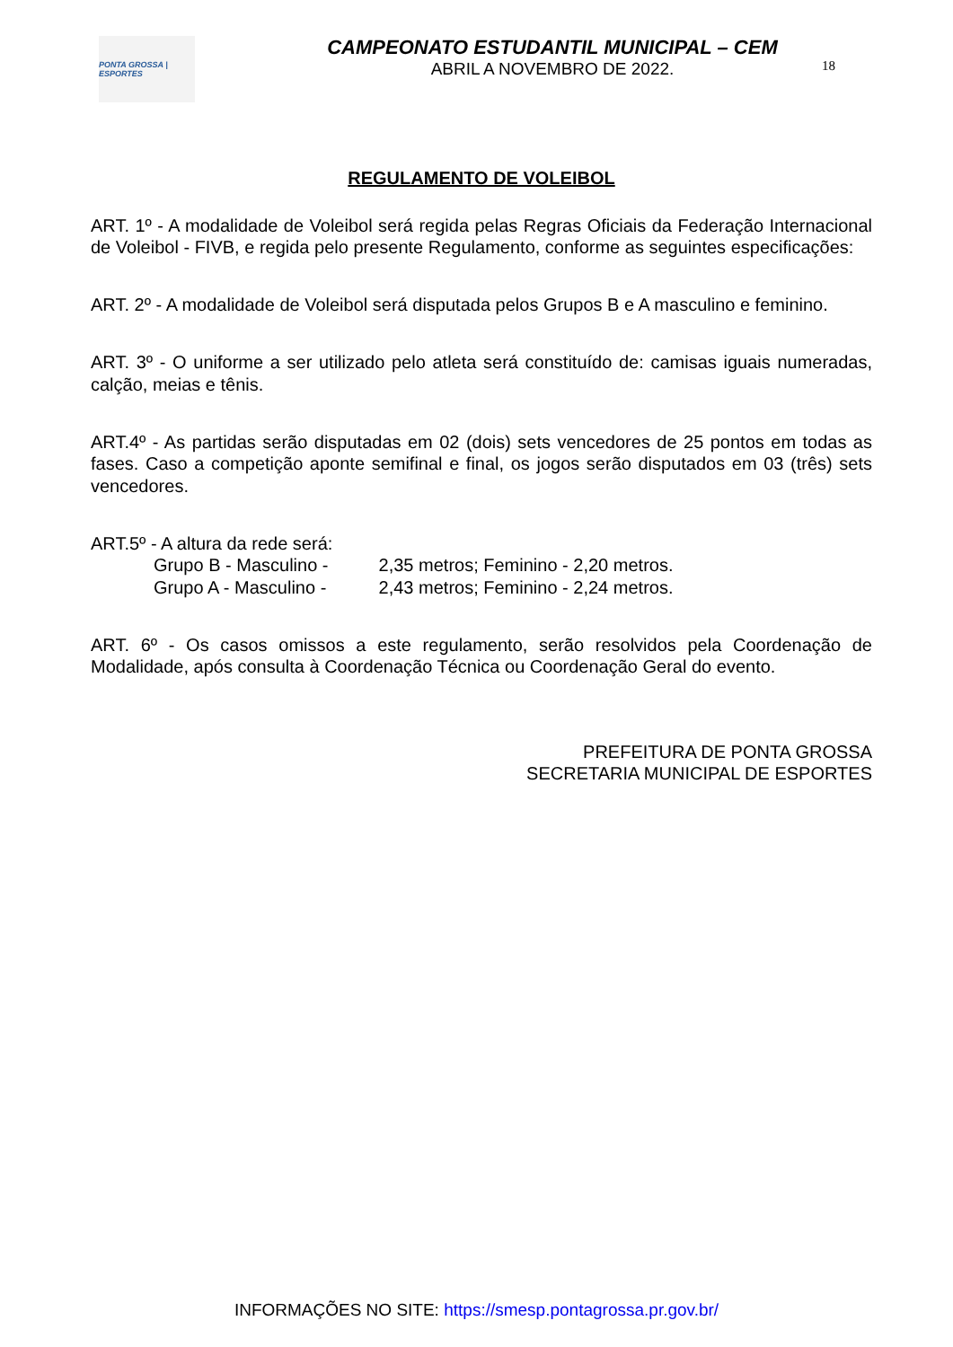PONTA GROSSA | ESPORTES
CAMPEONATO ESTUDANTIL MUNICIPAL – CEM
ABRIL A NOVEMBRO DE 2022.
18
REGULAMENTO DE VOLEIBOL
ART. 1º - A modalidade de Voleibol será regida pelas Regras Oficiais da Federação Internacional de Voleibol - FIVB, e regida pelo presente Regulamento, conforme as seguintes especificações:
ART. 2º - A modalidade de Voleibol será disputada pelos Grupos B e A masculino e feminino.
ART. 3º - O uniforme a ser utilizado pelo atleta será constituído de: camisas iguais numeradas, calção, meias e tênis.
ART.4º - As partidas serão disputadas em 02 (dois) sets vencedores de 25 pontos em todas as fases. Caso a competição aponte semifinal e final, os jogos serão disputados em 03 (três) sets vencedores.
ART.5º - A altura da rede será:
Grupo B - Masculino - 2,35 metros; Feminino - 2,20 metros.
Grupo A - Masculino - 2,43 metros; Feminino - 2,24 metros.
ART. 6º - Os casos omissos a este regulamento, serão resolvidos pela Coordenação de Modalidade, após consulta à Coordenação Técnica ou Coordenação Geral do evento.
PREFEITURA DE PONTA GROSSA
SECRETARIA MUNICIPAL DE ESPORTES
INFORMAÇÕES NO SITE: https://smesp.pontagrossa.pr.gov.br/